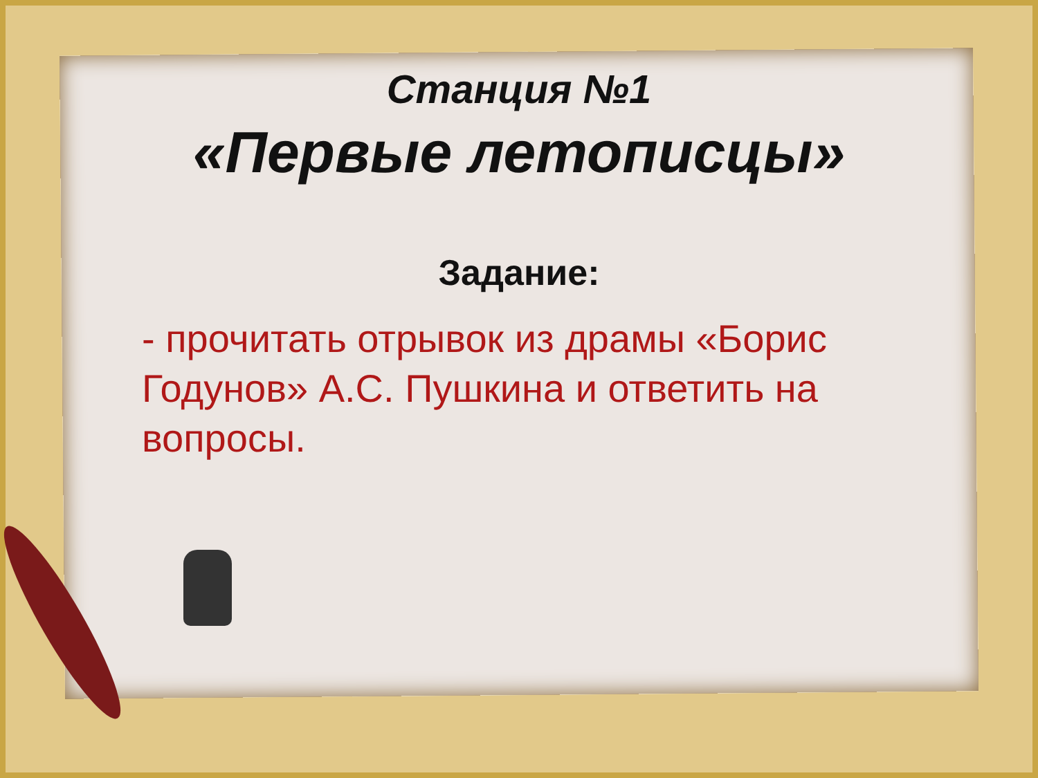Станция №1
«Первые летописцы»
Задание:
- прочитать отрывок из драмы «Борис Годунов» А.С. Пушкина и ответить на вопросы.